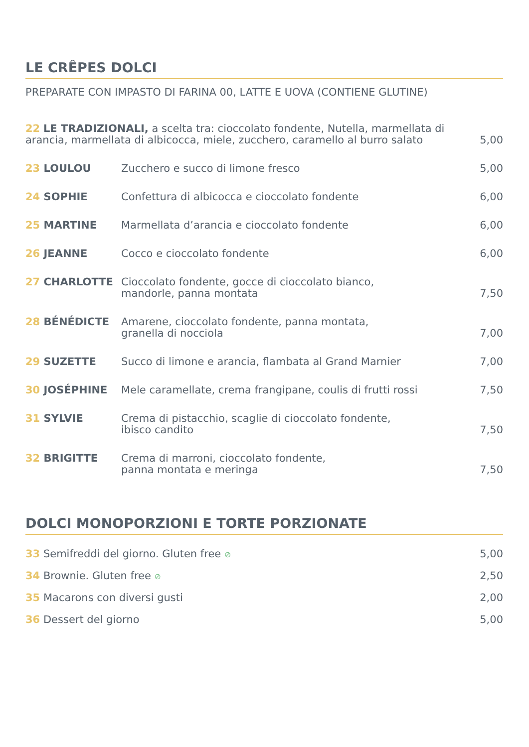LE CRÊPES DOLCI
PREPARATE CON IMPASTO DI FARINA 00, LATTE E UOVA (CONTIENE GLUTINE)
22 LE TRADIZIONALI, a scelta tra: cioccolato fondente, Nutella, marmellata di arancia, marmellata di albicocca, miele, zucchero, caramello al burro salato
5,00
23 LOULOU
Zucchero e succo di limone fresco
5,00
24 SOPHIE
Confettura di albicocca e cioccolato fondente
6,00
25 MARTINE
Marmellata d’arancia e cioccolato fondente
6,00
26 JEANNE
Cocco e cioccolato fondente
6,00
27 CHARLOTTE
Cioccolato fondente, gocce di cioccolato bianco,
mandorle, panna montata
7,50
28 BÉNÉDICTE
Amarene, cioccolato fondente, panna montata,
granella di nocciola
7,00
29 SUZETTE
Succo di limone e arancia, flambata al Grand Marnier
7,00
30 JOSÉPHINE
Mele caramellate, crema frangipane, coulis di frutti rossi
7,50
31 SYLVIE
Crema di pistacchio, scaglie di cioccolato fondente,
ibisco candito
7,50
32 BRIGITTE
Crema di marroni, cioccolato fondente,
panna montata e meringa
7,50
DOLCI MONOPORZIONI E TORTE PORZIONATE
33 Semifreddi del giorno. Gluten free ⊘ 5,00
34 Brownie. Gluten free ⊘ 2,50
35 Macarons con diversi gusti 2,00
36 Dessert del giorno 5,00